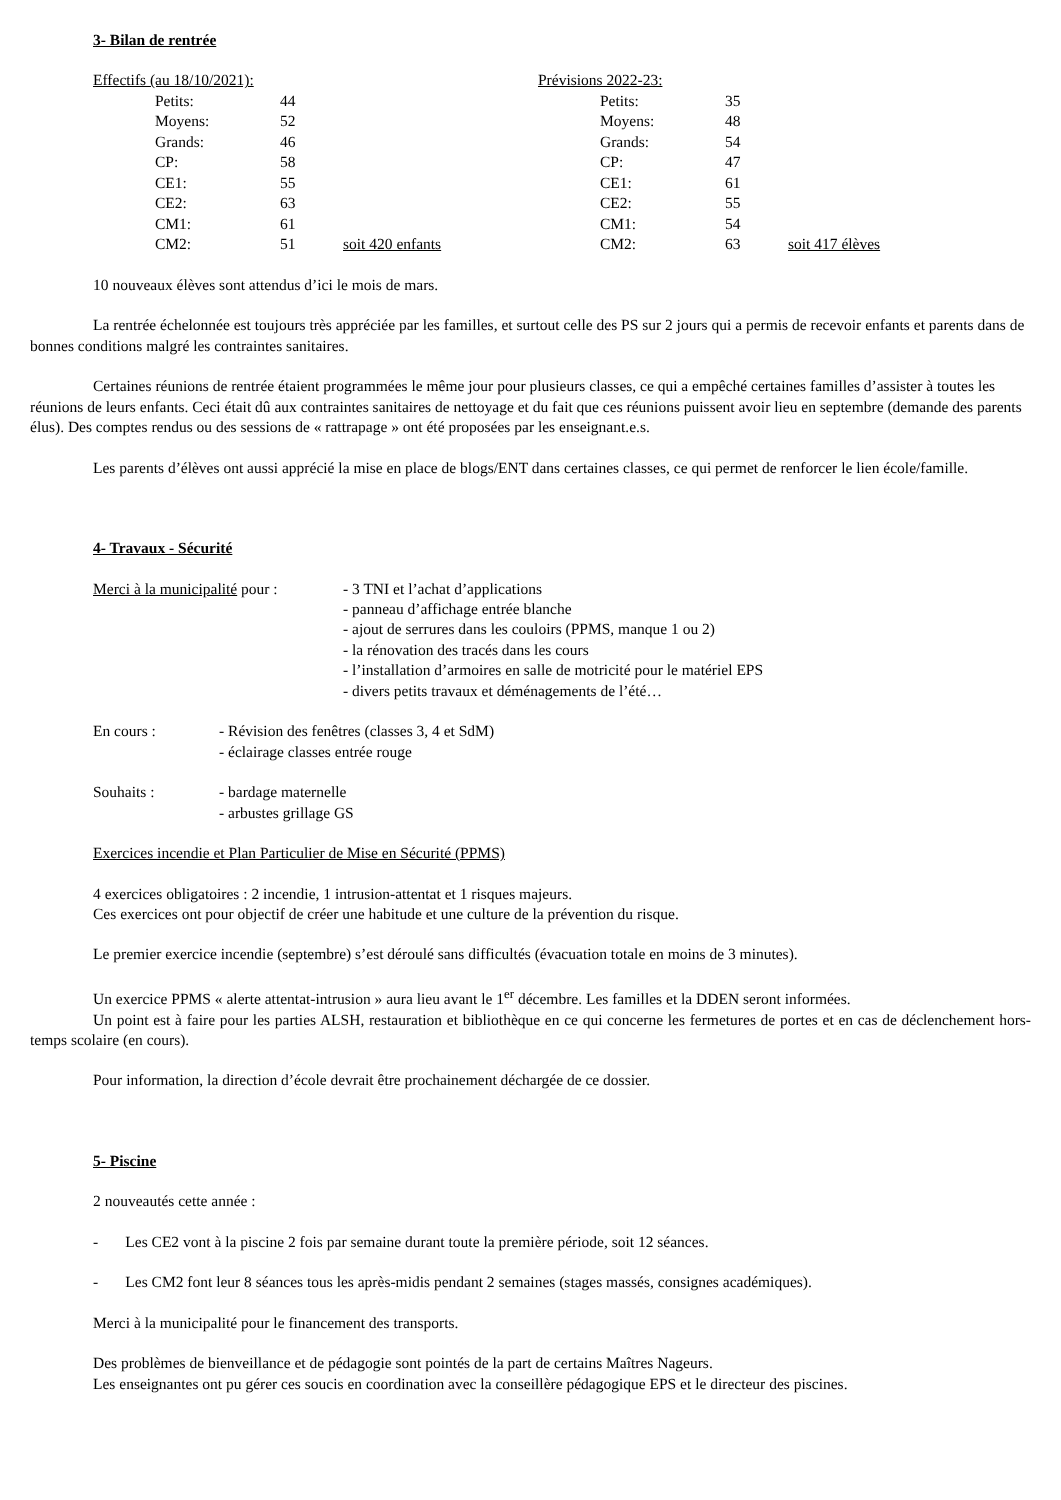3- Bilan de rentrée
| Effectifs (au 18/10/2021): | | | Prévisions 2022-23: | | |
| Petits: | 44 | | Petits: | 35 | |
| Moyens: | 52 | | Moyens: | 48 | |
| Grands: | 46 | | Grands: | 54 | |
| CP: | 58 | | CP: | 47 | |
| CE1: | 55 | | CE1: | 61 | |
| CE2: | 63 | | CE2: | 55 | |
| CM1: | 61 | | CM1: | 54 | |
| CM2: | 51 | soit 420 enfants | CM2: | 63 | soit 417 élèves |
10 nouveaux élèves sont attendus d’ici le mois de mars.
La rentrée échelonnée est toujours très appréciée par les familles, et surtout celle des PS sur 2 jours qui a permis de recevoir enfants et parents dans de bonnes conditions malgré les contraintes sanitaires.
Certaines réunions de rentrée étaient programmées le même jour pour plusieurs classes, ce qui a empêché certaines familles d’assister à toutes les réunions de leurs enfants. Ceci était dû aux contraintes sanitaires de nettoyage et du fait que ces réunions puissent avoir lieu en septembre (demande des parents élus). Des comptes rendus ou des sessions de « rattrapage » ont été proposées par les enseignant.e.s.
Les parents d’élèves ont aussi apprécié la mise en place de blogs/ENT dans certaines classes, ce qui permet de renforcer le lien école/famille.
4- Travaux - Sécurité
| Merci à la municipalité pour : | - 3 TNI et l’achat d’applications - panneau d’affichage entrée blanche - ajout de serrures dans les couloirs (PPMS, manque 1 ou 2) - la rénovation des tracés dans les cours - l’installation d’armoires en salle de motricité pour le matériel EPS - divers petits travaux et déménagements de l’été… |
| En cours : | - Révision des fenêtres (classes 3, 4 et SdM) - éclairage classes entrée rouge |
| Souhaits : | - bardage maternelle - arbustes grillage GS |
Exercices incendie et Plan Particulier de Mise en Sécurité (PPMS)
4 exercices obligatoires : 2 incendie, 1 intrusion-attentat et 1 risques majeurs.
Ces exercices ont pour objectif de créer une habitude et une culture de la prévention du risque.
Le premier exercice incendie (septembre) s’est déroulé sans difficultés (évacuation totale en moins de 3 minutes).
Un exercice PPMS « alerte attentat-intrusion » aura lieu avant le 1<sup>er</sup> décembre. Les familles et la DDEN seront informées.
Un point est à faire pour les parties ALSH, restauration et bibliothèque en ce qui concerne les fermetures de portes et en cas de déclenchement hors-temps scolaire (en cours).
Pour information, la direction d’école devrait être prochainement déchargée de ce dossier.
5- Piscine
2 nouveautés cette année :
- Les CE2 vont à la piscine 2 fois par semaine durant toute la première période, soit 12 séances.
- Les CM2 font leur 8 séances tous les après-midis pendant 2 semaines (stages massés, consignes académiques).
Merci à la municipalité pour le financement des transports.
Des problèmes de bienveillance et de pédagogie sont pointés de la part de certains Maîtres Nageurs.
Les enseignantes ont pu gérer ces soucis en coordination avec la conseillère pédagogique EPS et le directeur des piscines.